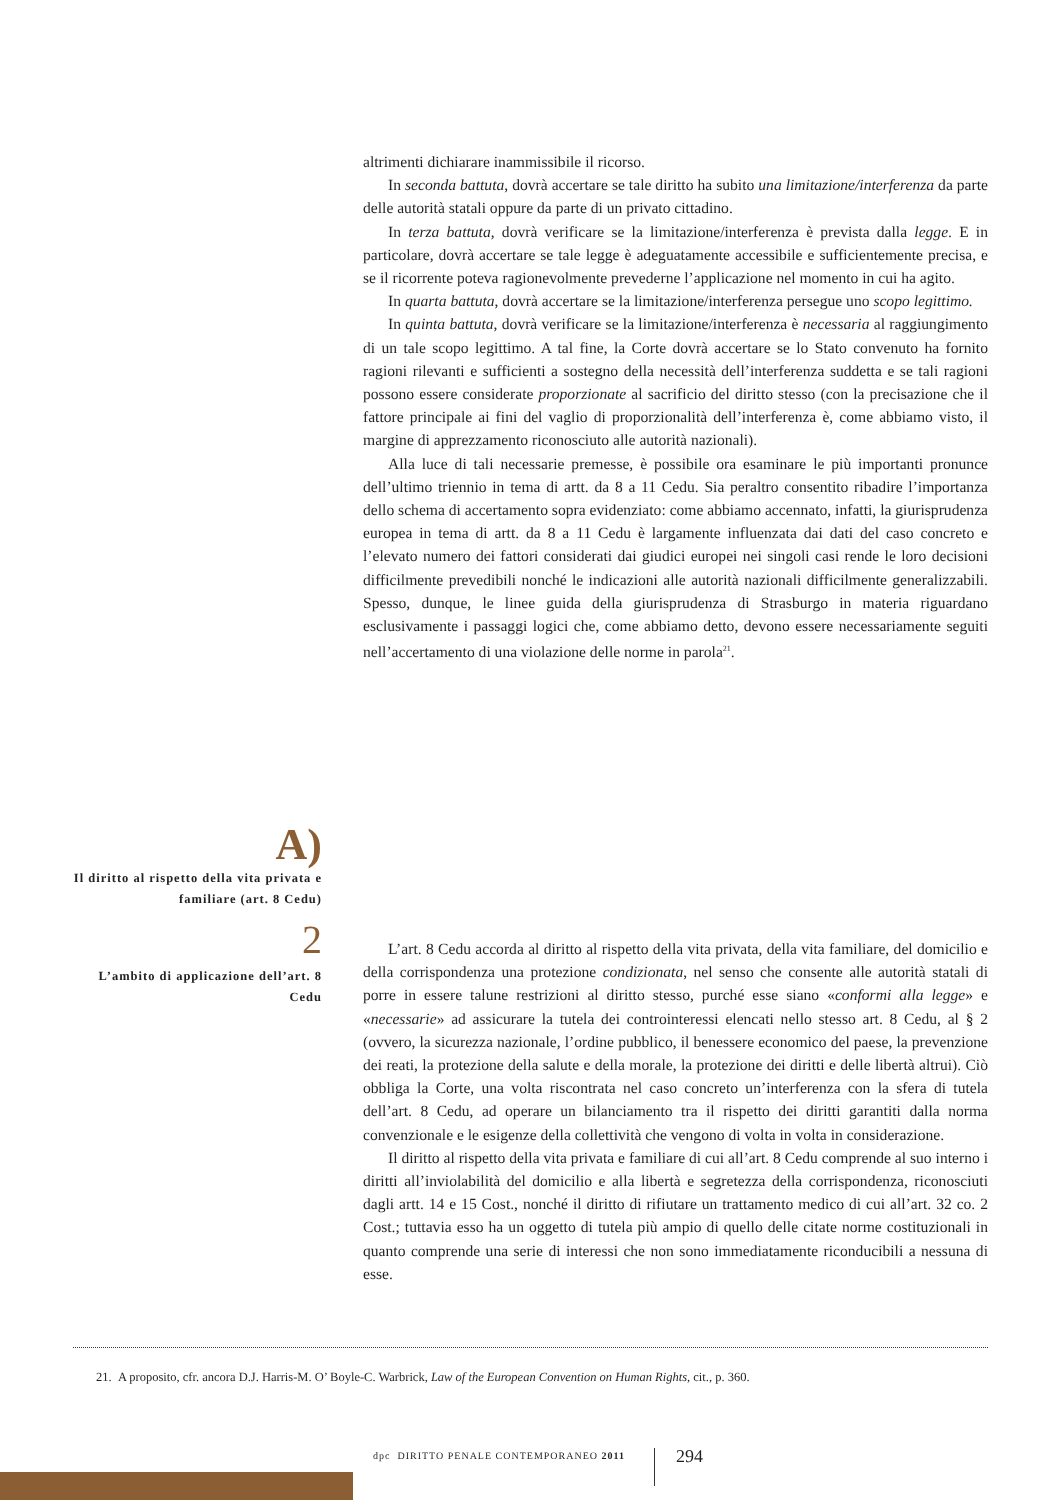altrimenti dichiarare inammissibile il ricorso.
In seconda battuta, dovrà accertare se tale diritto ha subito una limitazione/interferenza da parte delle autorità statali oppure da parte di un privato cittadino.
In terza battuta, dovrà verificare se la limitazione/interferenza è prevista dalla legge. E in particolare, dovrà accertare se tale legge è adeguatamente accessibile e sufficientemente precisa, e se il ricorrente poteva ragionevolmente prevederne l’applicazione nel momento in cui ha agito.
In quarta battuta, dovrà accertare se la limitazione/interferenza persegue uno scopo legittimo.
In quinta battuta, dovrà verificare se la limitazione/interferenza è necessaria al raggiungimento di un tale scopo legittimo. A tal fine, la Corte dovrà accertare se lo Stato convenuto ha fornito ragioni rilevanti e sufficienti a sostegno della necessità dell’interferenza suddetta e se tali ragioni possono essere considerate proporzionate al sacrificio del diritto stesso (con la precisazione che il fattore principale ai fini del vaglio di proporzionalità dell’interferenza è, come abbiamo visto, il margine di apprezzamento riconosciuto alle autorità nazionali).
Alla luce di tali necessarie premesse, è possibile ora esaminare le più importanti pronunce dell’ultimo triennio in tema di artt. da 8 a 11 Cedu. Sia peraltro consentito ribadire l’importanza dello schema di accertamento sopra evidenziato: come abbiamo accennato, infatti, la giurisprudenza europea in tema di artt. da 8 a 11 Cedu è largamente influenzata dai dati del caso concreto e l’elevato numero dei fattori considerati dai giudici europei nei singoli casi rende le loro decisioni difficilmente prevedibili nonché le indicazioni alle autorità nazionali difficilmente generalizzabili. Spesso, dunque, le linee guida della giurisprudenza di Strasburgo in materia riguardano esclusivamente i passaggi logici che, come abbiamo detto, devono essere necessariamente seguiti nell’accertamento di una violazione delle norme in parola<sup>21</sup>.
A)
Il diritto al rispetto della vita privata e familiare (art. 8 Cedu)
2
L’ambito di applicazione dell’art. 8 Cedu
L’art. 8 Cedu accorda al diritto al rispetto della vita privata, della vita familiare, del domicilio e della corrispondenza una protezione condizionata, nel senso che consente alle autorità statali di porre in essere talune restrizioni al diritto stesso, purché esse siano «conformi alla legge» e «necessarie» ad assicurare la tutela dei controinteressi elencati nello stesso art. 8 Cedu, al § 2 (ovvero, la sicurezza nazionale, l’ordine pubblico, il benessere economico del paese, la prevenzione dei reati, la protezione della salute e della morale, la protezione dei diritti e delle libertà altrui). Ciò obbliga la Corte, una volta riscontrata nel caso concreto un’interferenza con la sfera di tutela dell’art. 8 Cedu, ad operare un bilanciamento tra il rispetto dei diritti garantiti dalla norma convenzionale e le esigenze della collettività che vengono di volta in volta in considerazione.
Il diritto al rispetto della vita privata e familiare di cui all’art. 8 Cedu comprende al suo interno i diritti all’inviolabilità del domicilio e alla libertà e segretezza della corrispondenza, riconosciuti dagli artt. 14 e 15 Cost., nonché il diritto di rifiutare un trattamento medico di cui all’art. 32 co. 2 Cost.; tuttavia esso ha un oggetto di tutela più ampio di quello delle citate norme costituzionali in quanto comprende una serie di interessi che non sono immediatamente riconducibili a nessuna di esse.
21. A proposito, cfr. ancora D.J. Harris-M. O’ Boyle-C. Warbrick, Law of the European Convention on Human Rights, cit., p. 360.
dpc DIRITTO PENALE CONTEMPORANEO 2011
294